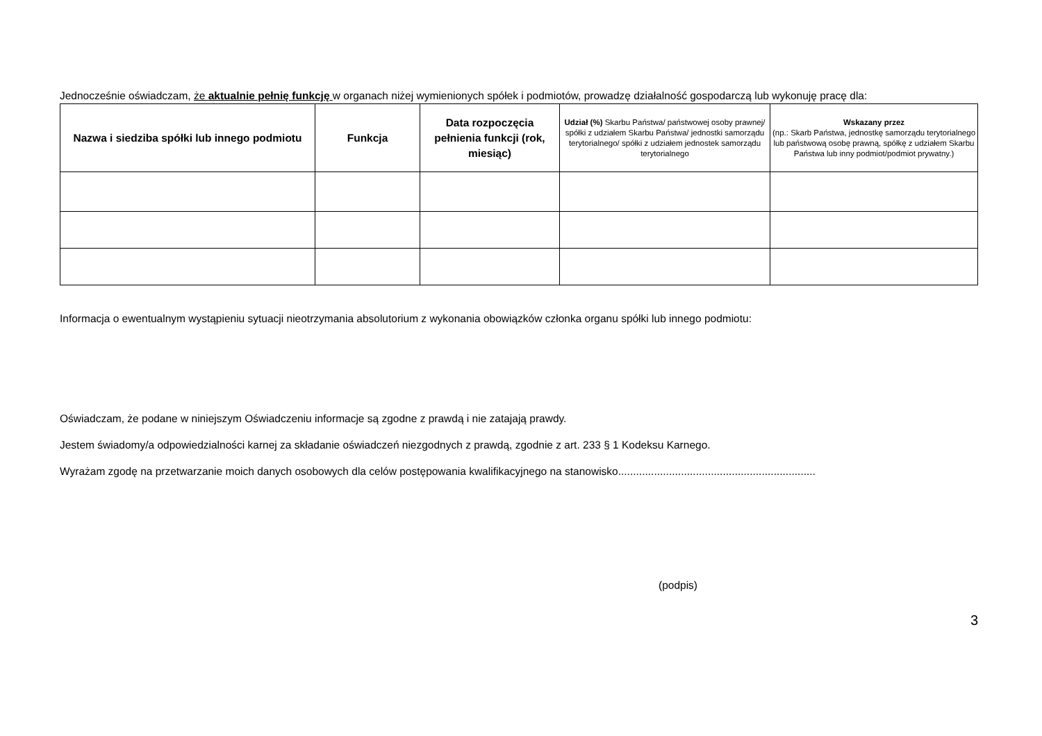Jednocześnie oświadczam, że aktualnie pełnię funkcję w organach niżej wymienionych spółek i podmiotów, prowadzę działalność gospodarczą lub wykonuję pracę dla:
| Nazwa i siedziba spółki lub innego podmiotu | Funkcja | Data rozpoczęcia pełnienia funkcji (rok, miesiąc) | Udział (%) Skarbu Państwa/ państwowej osoby prawnej/ spółki z udziałem Skarbu Państwa/ jednostki samorządu terytorialnego/ spółki z udziałem jednostek samorządu terytorialnego | Wskazany przez (np.: Skarb Państwa, jednostkę samorządu terytorialnego lub państwową osobę prawną, spółkę z udziałem Skarbu Państwa lub inny podmiot/podmiot prywatny.) |
| --- | --- | --- | --- | --- |
Informacja o ewentualnym wystąpieniu sytuacji nieotrzymania absolutorium z wykonania obowiązków członka organu spółki lub innego podmiotu:
Oświadczam, że podane w niniejszym Oświadczeniu informacje są zgodne z prawdą i nie zatajają prawdy.
Jestem świadomy/a odpowiedzialności karnej za składanie oświadczeń niezgodnych z prawdą, zgodnie z art. 233 § 1 Kodeksu Karnego.
Wyrażam zgodę na przetwarzanie moich danych osobowych dla celów postępowania kwalifikacyjnego na stanowisko..................................................................
(podpis)
3